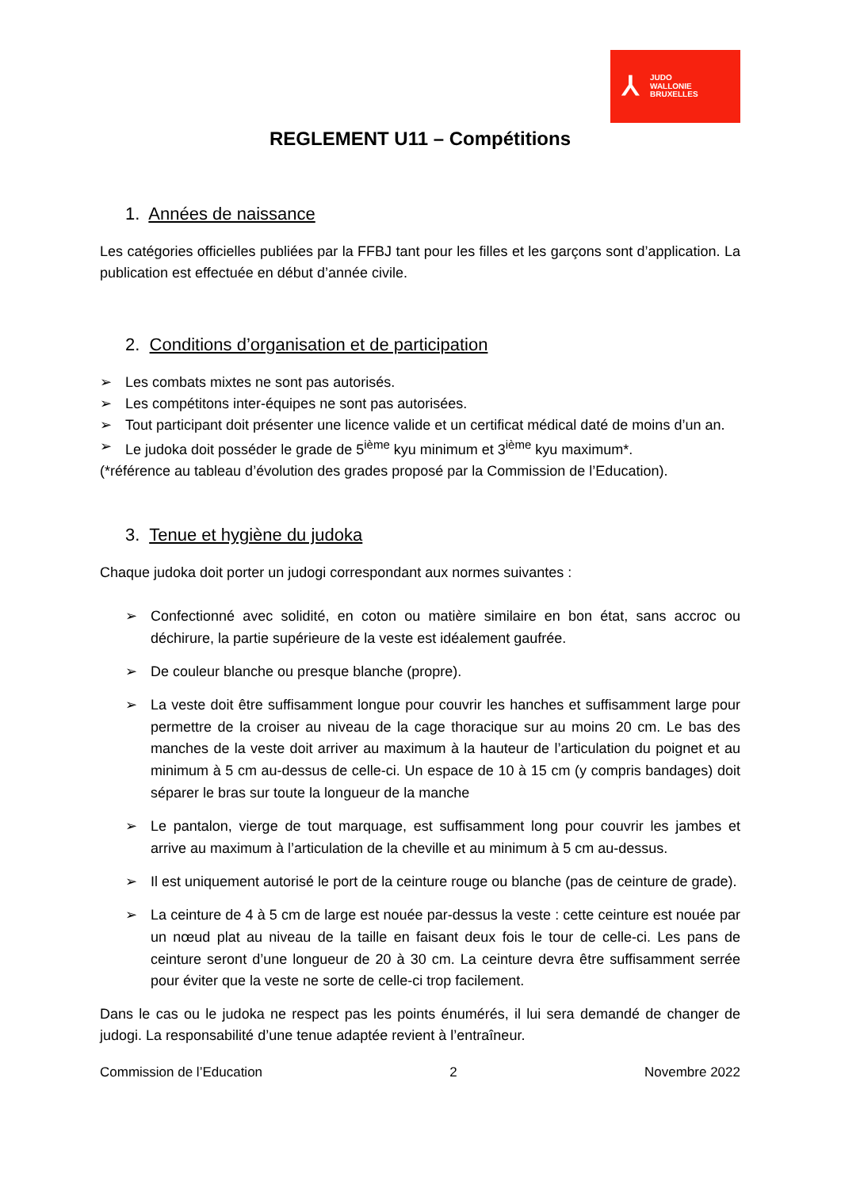⅄
JUDO
WALLONIE
BRUXELLES
REGLEMENT U11 – Compétitions
1. Années de naissance
Les catégories officielles publiées par la FFBJ tant pour les filles et les garçons sont d’application. La publication est effectuée en début d’année civile.
2. Conditions d’organisation et de participation
➢ Les combats mixtes ne sont pas autorisés.
➢ Les compétitons inter-équipes ne sont pas autorisées.
➢ Tout participant doit présenter une licence valide et un certificat médical daté de moins d’un an.
➢ Le judoka doit posséder le grade de 5<sup>ième</sup> kyu minimum et 3<sup>ième</sup> kyu maximum*.
(*référence au tableau d’évolution des grades proposé par la Commission de l’Education).
3. Tenue et hygiène du judoka
Chaque judoka doit porter un judogi correspondant aux normes suivantes :
➢ Confectionné avec solidité, en coton ou matière similaire en bon état, sans accroc ou déchirure, la partie supérieure de la veste est idéalement gaufrée.
➢ De couleur blanche ou presque blanche (propre).
➢ La veste doit être suffisamment longue pour couvrir les hanches et suffisamment large pour permettre de la croiser au niveau de la cage thoracique sur au moins 20 cm. Le bas des manches de la veste doit arriver au maximum à la hauteur de l’articulation du poignet et au minimum à 5 cm au-dessus de celle-ci. Un espace de 10 à 15 cm (y compris bandages) doit séparer le bras sur toute la longueur de la manche
➢ Le pantalon, vierge de tout marquage, est suffisamment long pour couvrir les jambes et arrive au maximum à l’articulation de la cheville et au minimum à 5 cm au-dessus.
➢ Il est uniquement autorisé le port de la ceinture rouge ou blanche (pas de ceinture de grade).
➢ La ceinture de 4 à 5 cm de large est nouée par-dessus la veste : cette ceinture est nouée par un nœud plat au niveau de la taille en faisant deux fois le tour de celle-ci. Les pans de ceinture seront d’une longueur de 20 à 30 cm. La ceinture devra être suffisamment serrée pour éviter que la veste ne sorte de celle-ci trop facilement.
Dans le cas ou le judoka ne respect pas les points énumérés, il lui sera demandé de changer de judogi. La responsabilité d’une tenue adaptée revient à l’entraîneur.
Commission de l’Education 2 Novembre 2022